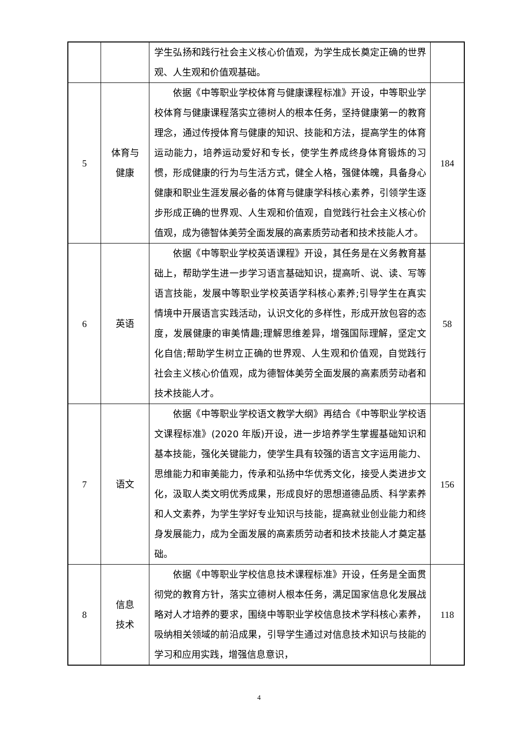| | | 学生弘扬和践行社会主义核心价值观，为学生成长奠定正确的世界观、人生观和价值观基础。 | |
| 5 | 体育与 健康 | 依据《中等职业学校体育与健康课程标准》开设，中等职业学校体育与健康课程落实立德树人的根本任务，坚持健康第一的教育理念，通过传授体育与健康的知识、技能和方法，提高学生的体育运动能力，培养运动爱好和专长，使学生养成终身体育锻炼的习惯，形成健康的行为与生活方式，健全人格，强健体魄，具备身心健康和职业生涯发展必备的体育与健康学科核心素养，引领学生逐步形成正确的世界观、人生观和价值观，自觉践行社会主义核心价值观，成为德智体美劳全面发展的高素质劳动者和技术技能人才。 | 184 |
| 6 | 英语 | 依据《中等职业学校英语课程》开设，其任务是在义务教育基础上，帮助学生进一步学习语言基础知识，提高听、说、读、写等语言技能，发展中等职业学校英语学科核心素养;引导学生在真实情境中开展语言实践活动，认识文化的多样性，形成开放包容的态度，发展健康的审美情趣;理解思维差异，增强国际理解，坚定文化自信;帮助学生树立正确的世界观、人生观和价值观，自觉践行社会主义核心价值观，成为德智体美劳全面发展的高素质劳动者和技术技能人才。 | 58 |
| 7 | 语文 | 依据《中等职业学校语文教学大纲》再结合《中等职业学校语文课程标准》(2020 年版)开设，进一步培养学生掌握基础知识和基本技能，强化关键能力，使学生具有较强的语言文字运用能力、思维能力和审美能力，传承和弘扬中华优秀文化，接受人类进步文化，汲取人类文明优秀成果，形成良好的思想道德品质、科学素养和人文素养，为学生学好专业知识与技能，提高就业创业能力和终身发展能力，成为全面发展的高素质劳动者和技术技能人才奠定基础。 | 156 |
| 8 | 信息 技术 | 依据《中等职业学校信息技术课程标准》开设，任务是全面贯彻党的教育方针，落实立德树人根本任务，满足国家信息化发展战略对人才培养的要求，围绕中等职业学校信息技术学科核心素养，吸纳相关领域的前沿成果，引导学生通过对信息技术知识与技能的学习和应用实践，增强信息意识， | 118 |
4